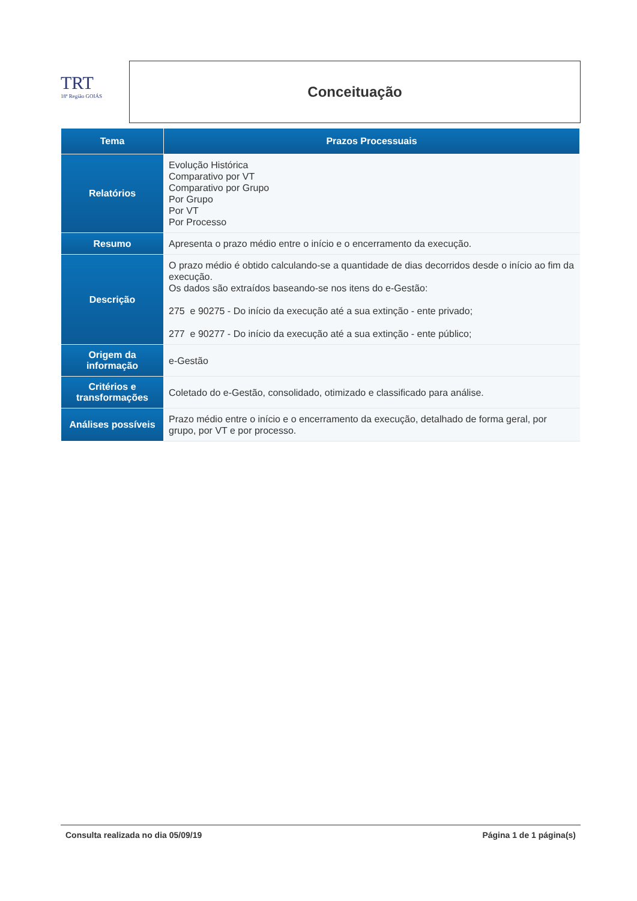TRT
18ª Região GOIÁS
Conceituação
| Tema | Prazos Processuais |
| --- | --- |
| Relatórios | Evolução Histórica Comparativo por VT Comparativo por Grupo Por Grupo Por VT Por Processo |
| Resumo | Apresenta o prazo médio entre o início e o encerramento da execução. |
| Descrição | O prazo médio é obtido calculando-se a quantidade de dias decorridos desde o início ao fim da execução. Os dados são extraídos baseando-se nos itens do e-Gestão: 275 e 90275 - Do início da execução até a sua extinção - ente privado; 277 e 90277 - Do início da execução até a sua extinção - ente público; |
| Origem da informação | e-Gestão |
| Critérios e transformações | Coletado do e-Gestão, consolidado, otimizado e classificado para análise. |
| Análises possíveis | Prazo médio entre o início e o encerramento da execução, detalhado de forma geral, por grupo, por VT e por processo. |
Consulta realizada no dia 05/09/19 Página 1 de 1 página(s)